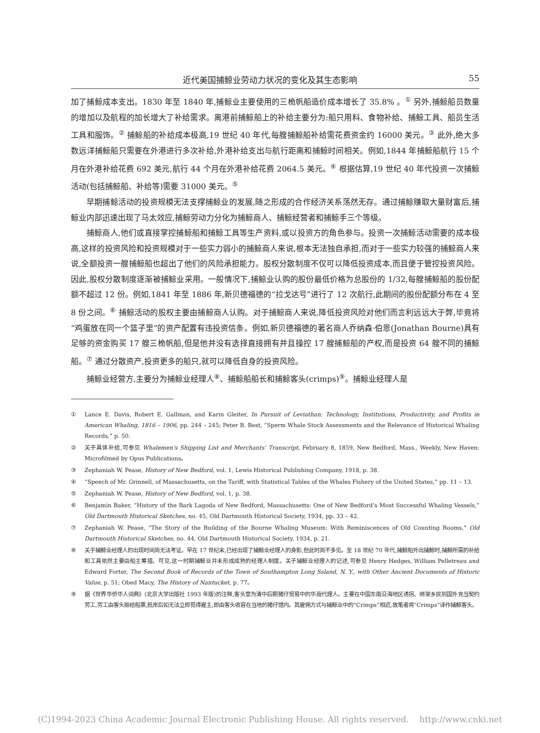近代美国捕鲸业劳动力状况的变化及其生态影响 55
加了捕鲸成本支出。1830 年至 1840 年,捕鲸业主要使用的三桅帆船造价成本增长了 35.8% 。<sup>①</sup> 另外,捕鲸船员数量的增加以及航程的加长增大了补给需求。离港前捕鲸船上的补给主要分为:船只用料、食物补给、捕鲸工具、船员生活工具和服饰。<sup>②</sup> 捕鲸船的补给成本极高,19 世纪 40 年代,每艘捕鲸船补给需花费资金约 16000 美元。<sup>③</sup> 此外,绝大多数远洋捕鲸船只需要在外港进行多次补给,外港补给支出与航行距离和捕鲸时间相关。例如,1844 年捕鲸船航行 15 个月在外港补给花费 692 美元,航行 44 个月在外港补给花费 2064.5 美元。<sup>④</sup> 根据估算,19 世纪 40 年代投资一次捕鲸活动(包括捕鲸船、补给等)需要 31000 美元。<sup>⑤</sup>
早期捕鲸活动的投资规模无法支撑捕鲸业的发展,随之形成的合作经济关系荡然无存。通过捕鲸赚取大量财富后,捕鲸业内部迅速出现了马太效应,捕鲸劳动力分化为捕鲸商人、捕鲸经营者和捕鲸手三个等级。
捕鲸商人,他们或直接掌控捕鲸船和捕鲸工具等生产资料,或以投资方的角色参与。投资一次捕鲸活动需要的成本极高,这样的投资风险和投资规模对于一些实力弱小的捕鲸商人来说,根本无法独自承担,而对于一些实力较强的捕鲸商人来说,全额投资一艘捕鲸船也超出了他们的风险承担能力。股权分散制度不仅可以降低投资成本,而且便于管控投资风险。因此,股权分散制度逐渐被捕鲸业采用。一般情况下,捕鲸业认购的股份最低价格为总股份的 1/32,每艘捕鲸船的股份配额不超过 12 份。例如,1841 年至 1886 年,新贝德福德的“拉戈达号”进行了 12 次航行,此期间的股份配额分布在 4 至 8 份之间。<sup>⑥</sup> 捕鲸活动的股权主要由捕鲸商人认购。对于捕鲸商人来说,降低投资风险对他们而言利远远大于弊,毕竟将“鸡蛋放在同一个篮子里”的资产配置有违投资信条。例如,新贝德福德的著名商人乔纳森·伯恩(Jonathan Bourne)具有足够的资金购买 17 艘三桅帆船,但是他并没有选择直接拥有并且操控 17 艘捕鲸船的产权,而是投资 64 艘不同的捕鲸船。<sup>⑦</sup> 通过分散资产,投资更多的船只,就可以降低自身的投资风险。
捕鲸业经营方,主要分为捕鲸业经理人<sup>⑧</sup>、捕鲸船船长和捕鲸客头(crimps)<sup>⑨</sup>。捕鲸业经理人是
① Lance E. Davis, Robert E. Gallman, and Karin Gleiter, In Pursuit of Leviathan: Technology, Institutions, Productivity, and Profits in American Whaling, 1816 – 1906, pp. 244 – 245; Peter B. Best, “Sperm Whale Stock Assessments and the Relevance of Historical Whaling Records,” p. 50.
② 关于具体补给,可参见 Whalemen’s Shipping List and Merchants’ Transcript, February 8, 1859, New Bedford, Mass., Weekly, New Haven: Microfilmed by Opus Publications。
③ Zephaniah W. Pease, History of New Bedford, vol. 1, Lewis Historical Publishing Company, 1918, p. 38.
④ “Speech of Mr. Grinnell, of Massachusetts, on the Tariff, with Statistical Tables of the Whales Fishery of the United States,” pp. 11 – 13.
⑤ Zephaniah W. Pease, History of New Bedford, vol. 1, p. 38.
⑥ Benjamin Baker, “History of the Bark Lagoda of New Bedford, Massachusetts: One of New Bedford’s Most Successful Whaling Vessels,” Old Dartmouth Historical Sketches, no. 45, Old Dartmouth Historical Society, 1934, pp. 33 – 42.
⑦ Zephaniah W. Pease, “The Story of the Building of the Bourne Whaling Museum: With Reminiscences of Old Counting Rooms,” Old Dartmouth Historical Sketches, no. 44, Old Dartmouth Historical Society, 1934, p. 21.
⑧ 关于捕鲸业经理人的出现时间尚无法考证。早在 17 世纪末,已经出现了捕鲸业经理人的身影,但此时尚不多见。至 18 世纪 70 年代,捕鲸船外出捕鲸时,捕鲸所需的补给和工具依然主要由船主筹措。可见,这一时期捕鲸业并未形成成熟的经理人制度。关于捕鲸业经理人的记述,可参见 Henry Hedges, William Pelletreau and Edward Forter, The Second Book of Records of the Town of Southampton Long Ssland, N. Y., with Other Ancient Documents of Historic Value, p. 51; Obed Macy, The History of Nantucket, p. 77。
⑨ 据《世界华侨华人词典》(北京大学出版社 1993 年版)的注释,客头意为清中后期猪仔贸易中的华商代理人。主要在中国东南沿海地区诱拐、绑架乡民到国外充当契约劳工,劳工由客头赊给船票,抵岸后如无法立即觅得雇主,即由客头收容在当地的猪仔馆内。其雇佣方式与捕鲸业中的“Crimps”相近,故笔者将“Crimps”译作捕鲸客头。
(C)1994-2023 China Academic Journal Electronic Publishing House. All rights reserved. http://www.cnki.net